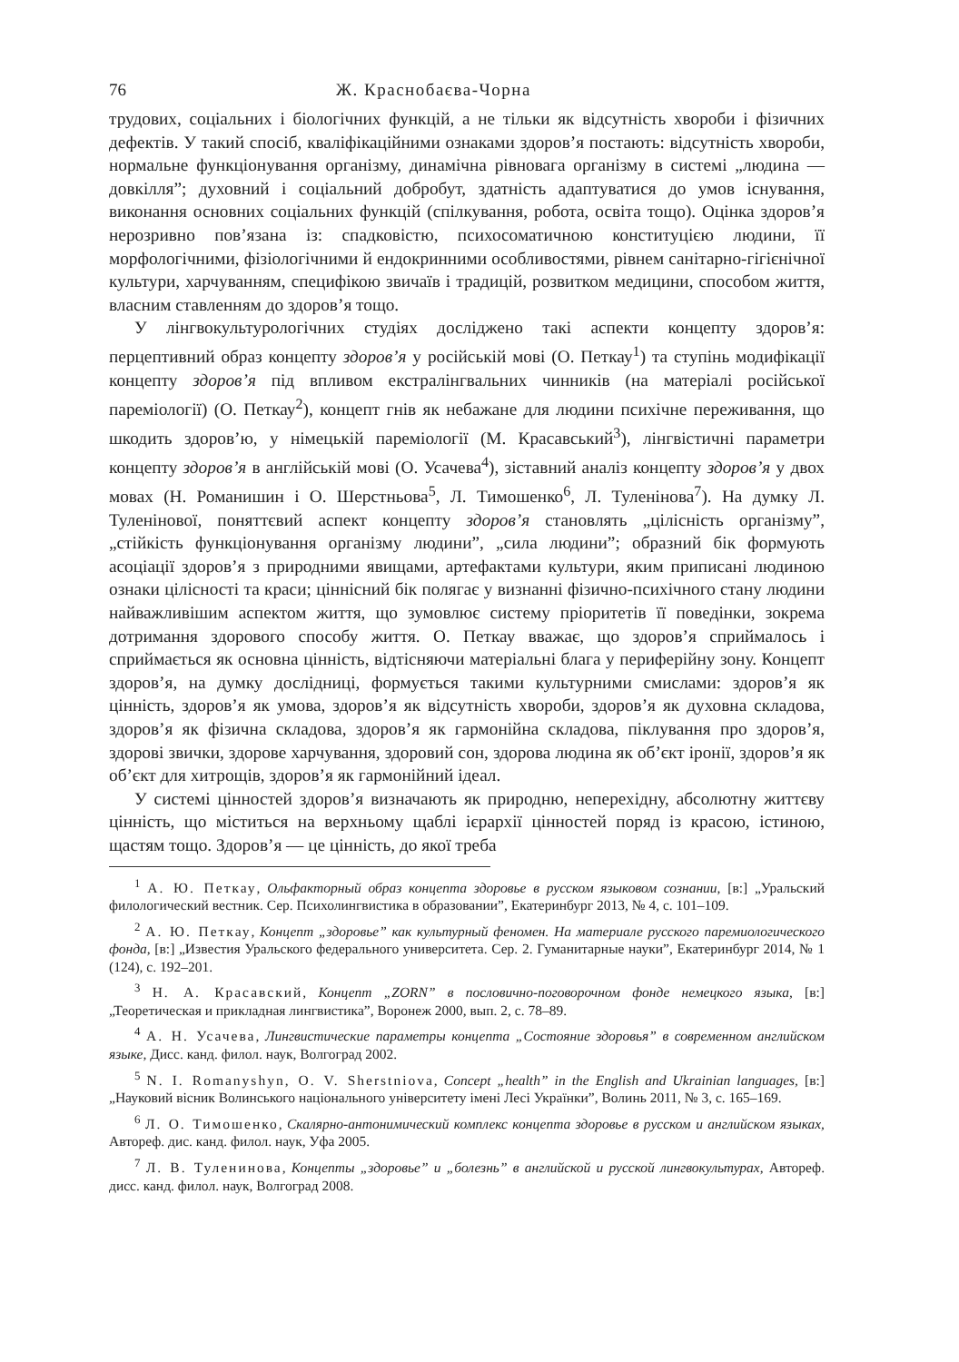76 Ж. Краснобаєва-Чорна
трудових, соціальних і біологічних функцій, а не тільки як відсутність хвороби і фізичних дефектів. У такий спосіб, кваліфікаційними ознаками здоров’я постають: відсутність хвороби, нормальне функціонування організму, динамічна рівновага організму в системі „людина — довкілля”; духовний і соціальний добробут, здатність адаптуватися до умов існування, виконання основних соціальних функцій (спілкування, робота, освіта тощо). Оцінка здоров’я нерозривно пов’язана із: спадковістю, психосоматичною конституцією людини, її морфологічними, фізіологічними й ендокринними особливостями, рівнем санітарно-гігієнічної культури, харчуванням, специфікою звичаїв і традицій, розвитком медицини, способом життя, власним ставленням до здоров’я тощо.
У лінгвокультурологічних студіях досліджено такі аспекти концепту здоров’я: перцептивний образ концепту здоров’я у російській мові (О. Петкау<sup>1</sup>) та ступінь модифікації концепту здоров’я під впливом екстралінгвальних чинників (на матеріалі російської пареміології) (О. Петкау<sup>2</sup>), концепт гнів як небажане для людини психічне переживання, що шкодить здоров’ю, у німецькій пареміології (М. Красавський<sup>3</sup>), лінгвістичні параметри концепту здоров’я в англійській мові (О. Усачева<sup>4</sup>), зіставний аналіз концепту здоров’я у двох мовах (Н. Романишин і О. Шерстньова<sup>5</sup>, Л. Тимошенко<sup>6</sup>, Л. Туленінова<sup>7</sup>). На думку Л. Туленінової, поняттєвий аспект концепту здоров’я становлять „цілісність організму”, „стійкість функціонування організму людини”, „сила людини”; образний бік формують асоціації здоров’я з природними явищами, артефактами культури, яким приписані людиною ознаки цілісності та краси; ціннісний бік полягає у визнанні фізично-психічного стану людини найважливішим аспектом життя, що зумовлює систему пріоритетів її поведінки, зокрема дотримання здорового способу життя. О. Петкау вважає, що здоров’я сприймалось і сприймається як основна цінність, відтісняючи матеріальні блага у периферійну зону. Концепт здоров’я, на думку дослідниці, формується такими культурними смислами: здоров’я як цінність, здоров’я як умова, здоров’я як відсутність хвороби, здоров’я як духовна складова, здоров’я як фізична складова, здоров’я як гармонійна складова, піклування про здоров’я, здорові звички, здорове харчування, здоровий сон, здорова людина як об’єкт іронії, здоров’я як об’єкт для хитрощів, здоров’я як гармонійний ідеал.
У системі цінностей здоров’я визначають як природню, неперехідну, абсолютну життєву цінність, що міститься на верхньому щаблі ієрархії цінностей поряд із красою, істиною, щастям тощо. Здоров’я — це цінність, до якої треба
<sup>1</sup> А. Ю. Петкау, Ольфакторный образ концепта здоровье в русском языковом сознании, [в:] „Уральский филологический вестник. Сер. Психолингвистика в образовании”, Екатеринбург 2013, № 4, с. 101–109.
<sup>2</sup> А. Ю. Петкау, Концепт „здоровье” как культурный феномен. На материале русского паремиологического фонда, [в:] „Известия Уральского федерального университета. Сер. 2. Гуманитарные науки”, Екатеринбург 2014, № 1 (124), с. 192–201.
<sup>3</sup> Н. А. Красавский, Концепт „ZORN” в пословично-поговорочном фонде немецкого языка, [в:] „Теоретическая и прикладная лингвистика”, Воронеж 2000, вып. 2, с. 78–89.
<sup>4</sup> А. Н. Усачева, Лингвистические параметры концепта „Состояние здоровья” в современном английском языке, Дисс. канд. филол. наук, Волгоград 2002.
<sup>5</sup> N. I. Romanyshyn, O. V. Sherstniova, Concept „health” in the English and Ukrainian languages, [в:] „Науковий вісник Волинського національного університету імені Лесі Українки”, Волинь 2011, № 3, с. 165–169.
<sup>6</sup> Л. О. Тимошенко, Скалярно-антонимический комплекс концепта здоровье в русском и английском языках, Автореф. дис. канд. филол. наук, Уфа 2005.
<sup>7</sup> Л. В. Туленинова, Концепты „здоровье” и „болезнь” в английской и русской лингвокультурах, Автореф. дисс. канд. филол. наук, Волгоград 2008.